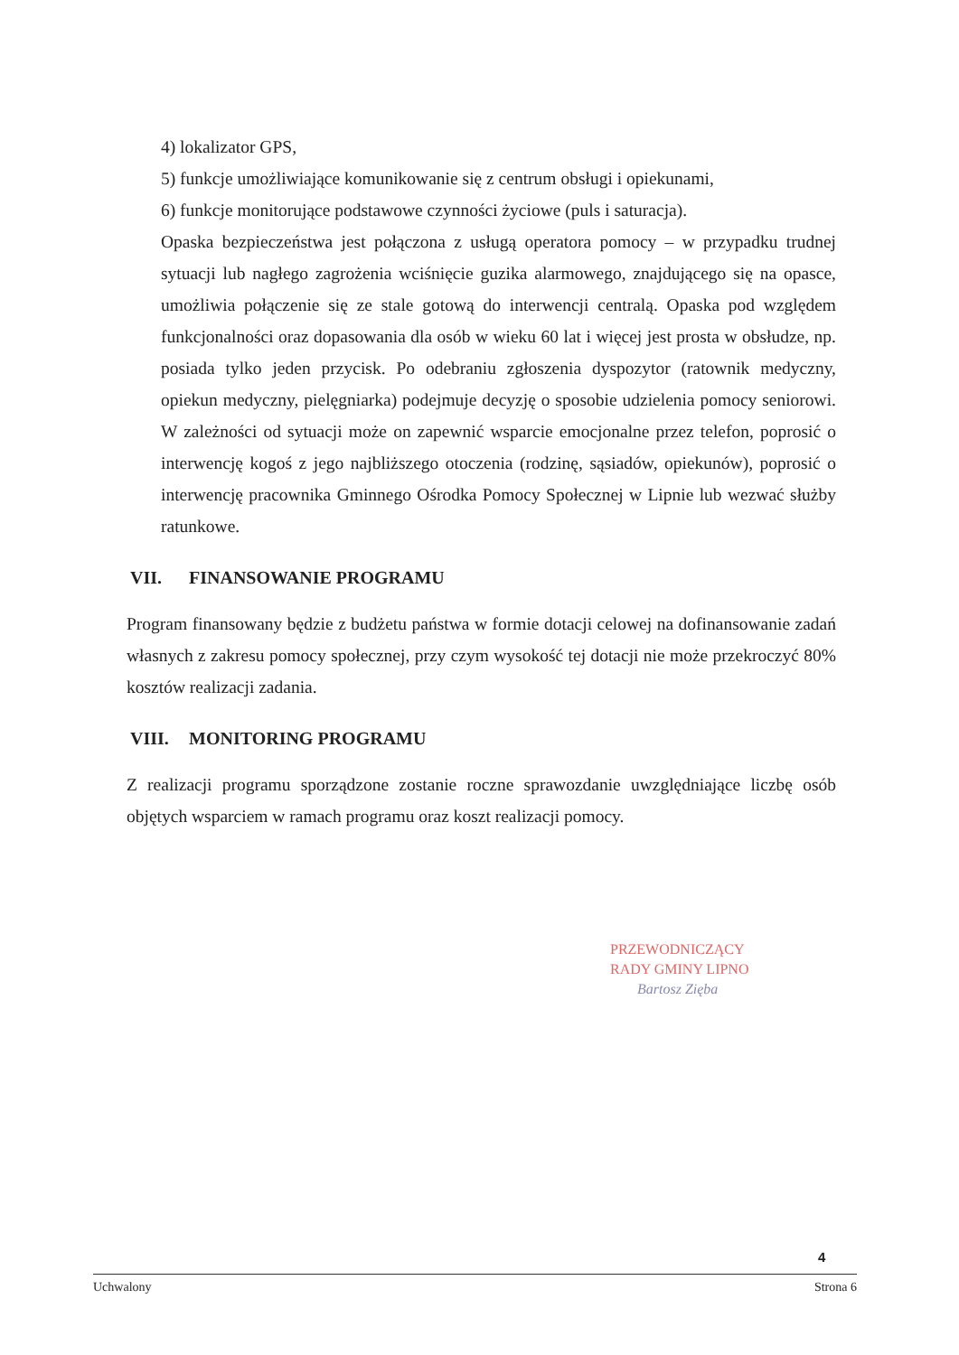4) lokalizator GPS,
5) funkcje umożliwiające komunikowanie się z centrum obsługi i opiekunami,
6) funkcje monitorujące podstawowe czynności życiowe (puls i saturacja).
Opaska bezpieczeństwa jest połączona z usługą operatora pomocy – w przypadku trudnej sytuacji lub nagłego zagrożenia wciśnięcie guzika alarmowego, znajdującego się na opasce, umożliwia połączenie się ze stale gotową do interwencji centralą. Opaska pod względem funkcjonalności oraz dopasowania dla osób w wieku 60 lat i więcej jest prosta w obsłudze, np. posiada tylko jeden przycisk. Po odebraniu zgłoszenia dyspozytor (ratownik medyczny, opiekun medyczny, pielęgniarka) podejmuje decyzję o sposobie udzielenia pomocy seniorowi. W zależności od sytuacji może on zapewnić wsparcie emocjonalne przez telefon, poprosić o interwencję kogoś z jego najbliższego otoczenia (rodzinę, sąsiadów, opiekunów), poprosić o interwencję pracownika Gminnego Ośrodka Pomocy Społecznej w Lipnie lub wezwać służby ratunkowe.
VII. FINANSOWANIE PROGRAMU
Program finansowany będzie z budżetu państwa w formie dotacji celowej na dofinansowanie zadań własnych z zakresu pomocy społecznej, przy czym wysokość tej dotacji nie może przekroczyć 80% kosztów realizacji zadania.
VIII. MONITORING PROGRAMU
Z realizacji programu sporządzone zostanie roczne sprawozdanie uwzględniające liczbę osób objętych wsparciem w ramach programu oraz koszt realizacji pomocy.
PRZEWODNICZĄCY
RADY GMINY LIPNO
Bartosz Zięba
4
Uchwalony Strona 6